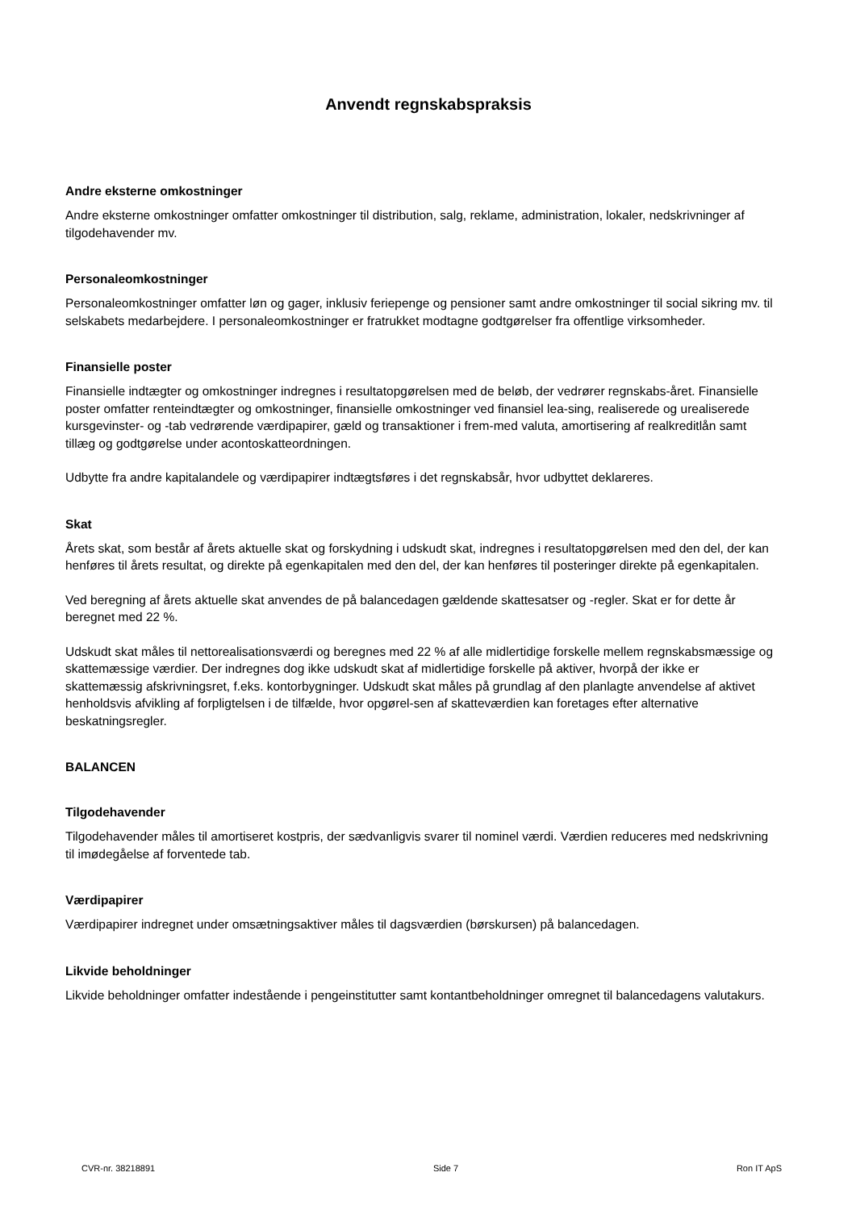Anvendt regnskabspraksis
Andre eksterne omkostninger
Andre eksterne omkostninger omfatter omkostninger til distribution, salg, reklame, administration, lokaler, nedskrivninger af tilgodehavender mv.
Personaleomkostninger
Personaleomkostninger omfatter løn og gager, inklusiv feriepenge og pensioner samt andre omkostninger til social sikring mv. til selskabets medarbejdere. I personaleomkostninger er fratrukket modtagne godtgørelser fra offentlige virksomheder.
Finansielle poster
Finansielle indtægter og omkostninger indregnes i resultatopgørelsen med de beløb, der vedrører regnskabs-året. Finansielle poster omfatter renteindtægter og omkostninger, finansielle omkostninger ved finansiel lea-sing, realiserede og urealiserede kursgevinster- og -tab vedrørende værdipapirer, gæld og transaktioner i frem-med valuta, amortisering af realkreditlån samt tillæg og godtgørelse under acontoskatteordningen.
Udbytte fra andre kapitalandele og værdipapirer indtægtsføres i det regnskabsår, hvor udbyttet deklareres.
Skat
Årets skat, som består af årets aktuelle skat og forskydning i udskudt skat, indregnes i resultatopgørelsen med den del, der kan henføres til årets resultat, og direkte på egenkapitalen med den del, der kan henføres til posteringer direkte på egenkapitalen.
Ved beregning af årets aktuelle skat anvendes de på balancedagen gældende skattesatser og -regler. Skat er for dette år beregnet med 22 %.
Udskudt skat måles til nettorealisationsværdi og beregnes med 22 % af alle midlertidige forskelle mellem regnskabsmæssige og skattemæssige værdier. Der indregnes dog ikke udskudt skat af midlertidige forskelle på aktiver, hvorpå der ikke er skattemæssig afskrivningsret, f.eks. kontorbygninger. Udskudt skat måles på grundlag af den planlagte anvendelse af aktivet henholdsvis afvikling af forpligtelsen i de tilfælde, hvor opgørel-sen af skatteværdien kan foretages efter alternative beskatningsregler.
BALANCEN
Tilgodehavender
Tilgodehavender måles til amortiseret kostpris, der sædvanligvis svarer til nominel værdi. Værdien reduceres med nedskrivning til imødegåelse af forventede tab.
Værdipapirer
Værdipapirer indregnet under omsætningsaktiver måles til dagsværdien (børskursen) på balancedagen.
Likvide beholdninger
Likvide beholdninger omfatter indestående i pengeinstitutter samt kontantbeholdninger omregnet til balancedagens valutakurs.
CVR-nr. 38218891 Side 7 Ron IT ApS